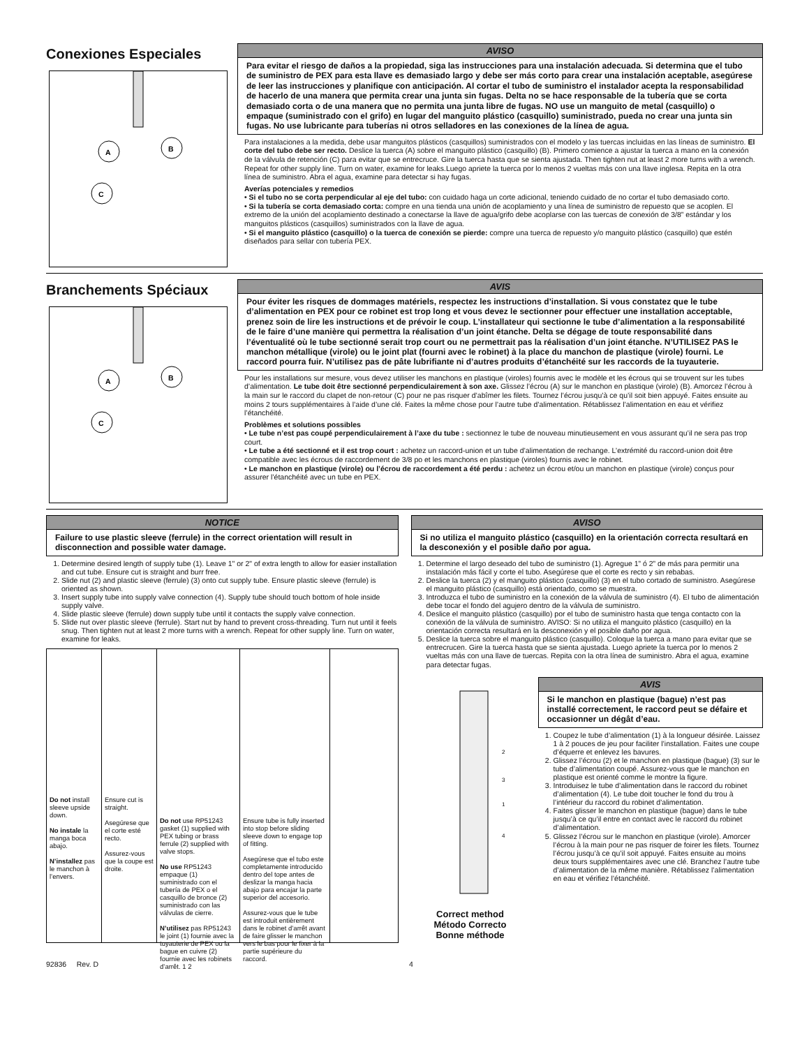Conexiones Especiales
A
B
C
AVISO
Para evitar el riesgo de daños a la propiedad, siga las instrucciones para una instalación adecuada. Si determina que el tubo de suministro de PEX para esta llave es demasiado largo y debe ser más corto para crear una instalación aceptable, asegúrese de leer las instrucciones y planifique con anticipación. Al cortar el tubo de suministro el instalador acepta la responsabilidad de hacerlo de una manera que permita crear una junta sin fugas. Delta no se hace responsable de la tubería que se corta demasiado corta o de una manera que no permita una junta libre de fugas. NO use un manguito de metal (casquillo) o empaque (suministrado con el grifo) en lugar del manguito plástico (casquillo) suministrado, pueda no crear una junta sin fugas. No use lubricante para tuberías ni otros selladores en las conexiones de la línea de agua.
Para instalaciones a la medida, debe usar manguitos plásticos (casquillos) suministrados con el modelo y las tuercas incluidas en las líneas de suministro. El corte del tubo debe ser recto. Deslice la tuerca (A) sobre el manguito plástico (casquillo) (B). Primero comience a ajustar la tuerca a mano en la conexión de la válvula de retención (C) para evitar que se entrecruce. Gire la tuerca hasta que se sienta ajustada. Then tighten nut at least 2 more turns with a wrench. Repeat for other supply line. Turn on water, examine for leaks.Luego apriete la tuerca por lo menos 2 vueltas más con una llave inglesa. Repita en la otra línea de suministro. Abra el agua, examine para detectar si hay fugas.
Averías potenciales y remedios
• Si el tubo no se corta perpendicular al eje del tubo: con cuidado haga un corte adicional, teniendo cuidado de no cortar el tubo demasiado corto.
• Si la tubería se corta demasiado corta: compre en una tienda una unión de acoplamiento y una línea de suministro de repuesto que se acoplen. El extremo de la unión del acoplamiento destinado a conectarse la llave de agua/grifo debe acoplarse con las tuercas de conexión de 3/8” estándar y los manguitos plásticos (casquillos) suministrados con la llave de agua.
• Si el manguito plástico (casquillo) o la tuerca de conexión se pierde: compre una tuerca de repuesto y/o manguito plástico (casquillo) que estén diseñados para sellar con tubería PEX.
Branchements Spéciaux
A
B
C
AVIS
Pour éviter les risques de dommages matériels, respectez les instructions d’installation. Si vous constatez que le tube d’alimentation en PEX pour ce robinet est trop long et vous devez le sectionner pour effectuer une installation acceptable, prenez soin de lire les instructions et de prévoir le coup. L’installateur qui sectionne le tube d’alimentation a la responsabilité de le faire d’une manière qui permettra la réalisation d’un joint étanche. Delta se dégage de toute responsabilité dans l’éventualité où le tube sectionné serait trop court ou ne permettrait pas la réalisation d’un joint étanche. N’UTILISEZ PAS le manchon métallique (virole) ou le joint plat (fourni avec le robinet) à la place du manchon de plastique (virole) fourni. Le raccord pourra fuir. N’utilisez pas de pâte lubrifiante ni d’autres produits d’étanchéité sur les raccords de la tuyauterie.
Pour les installations sur mesure, vous devez utiliser les manchons en plastique (viroles) fournis avec le modèle et les écrous qui se trouvent sur les tubes d’alimentation. Le tube doit être sectionné perpendiculairement à son axe. Glissez l’écrou (A) sur le manchon en plastique (virole) (B). Amorcez l’écrou à la main sur le raccord du clapet de non-retour (C) pour ne pas risquer d’abîmer les filets. Tournez l’écrou jusqu’à ce qu’il soit bien appuyé. Faites ensuite au moins 2 tours supplémentaires à l’aide d’une clé. Faites la même chose pour l’autre tube d’alimentation. Rétablissez l’alimentation en eau et vérifiez l’étanchéité.
Problèmes et solutions possibles
• Le tube n’est pas coupé perpendiculairement à l’axe du tube : sectionnez le tube de nouveau minutieusement en vous assurant qu’il ne sera pas trop court.
• Le tube a été sectionné et il est trop court : achetez un raccord-union et un tube d’alimentation de rechange. L’extrémité du raccord-union doit être compatible avec les écrous de raccordement de 3/8 po et les manchons en plastique (viroles) fournis avec le robinet.
• Le manchon en plastique (virole) ou l’écrou de raccordement a été perdu : achetez un écrou et/ou un manchon en plastique (virole) conçus pour assurer l’étanchéité avec un tube en PEX.
NOTICE
Failure to use plastic sleeve (ferrule) in the correct orientation will result in disconnection and possible water damage.
1. Determine desired length of supply tube (1). Leave 1" or 2" of extra length to allow for easier installation and cut tube. Ensure cut is straight and burr free.
2. Slide nut (2) and plastic sleeve (ferrule) (3) onto cut supply tube. Ensure plastic sleeve (ferrule) is oriented as shown.
3. Insert supply tube into supply valve connection (4). Supply tube should touch bottom of hole inside supply valve.
4. Slide plastic sleeve (ferrule) down supply tube until it contacts the supply valve connection.
5. Slide nut over plastic sleeve (ferrule). Start nut by hand to prevent cross-threading. Turn nut until it feels snug. Then tighten nut at least 2 more turns with a wrench. Repeat for other supply line. Turn on water, examine for leaks.
Do not install sleeve upside down.
No instale la manga boca abajo.
N’installez pas le manchon à l’envers.
Ensure cut is straight.
Asegúrese que el corte esté recto.
Assurez-vous que la coupe est droite.
Do not use RP51243 gasket (1) supplied with PEX tubing or brass ferrule (2) supplied with valve stops.
No use RP51243 empaque (1) suministrado con el tubería de PEX o el casquillo de bronce (2) suministrado con las válvulas de cierre.
N’utilisez pas RP51243 le joint (1) fournie avec la tuyauterie de PEX ou la bague en cuivre (2) fournie avec les robinets d’arrêt. 1 2
Ensure tube is fully inserted into stop before sliding sleeve down to engage top of fitting.
Asegúrese que el tubo este completamente introducido dentro del tope antes de deslizar la manga hacia abajo para encajar la parte superior del accesorio.
Assurez-vous que le tube est introduit entièrement dans le robinet d’arrêt avant de faire glisser le manchon vers le bas pour le fixer à la partie supérieure du raccord.
AVISO
Si no utiliza el manguito plástico (casquillo) en la orientación correcta resultará en la desconexión y el posible daño por agua.
1. Determine el largo deseado del tubo de suministro (1). Agregue 1” ó 2” de más para permitir una instalación más fácil y corte el tubo. Asegúrese que el corte es recto y sin rebabas.
2. Deslice la tuerca (2) y el manguito plástico (casquillo) (3) en el tubo cortado de suministro. Asegúrese el manguito plástico (casquillo) está orientado, como se muestra.
3. Introduzca el tubo de suministro en la conexión de la válvula de suministro (4). El tubo de alimentación debe tocar el fondo del agujero dentro de la válvula de suministro.
4. Deslice el manguito plástico (casquillo) por el tubo de suministro hasta que tenga contacto con la conexión de la válvula de suministro. AVISO: Si no utiliza el manguito plástico (casquillo) en la orientación correcta resultará en la desconexión y el posible daño por agua.
5. Deslice la tuerca sobre el manguito plástico (casquillo). Coloque la tuerca a mano para evitar que se entrecrucen. Gire la tuerca hasta que se sienta ajustada. Luego apriete la tuerca por lo menos 2 vueltas más con una llave de tuercas. Repita con la otra línea de suministro. Abra el agua, examine para detectar fugas.
2
3
1
4
Correct method
Método Correcto
Bonne méthode
AVIS
Si le manchon en plastique (bague) n’est pas installé correctement, le raccord peut se défaire et occasionner un dégât d’eau.
1. Coupez le tube d’alimentation (1) à la longueur désirée. Laissez 1 à 2 pouces de jeu pour faciliter l’installation. Faites une coupe d’équerre et enlevez les bavures.
2. Glissez l’écrou (2) et le manchon en plastique (bague) (3) sur le tube d’alimentation coupé. Assurez-vous que le manchon en plastique est orienté comme le montre la figure.
3. Introduisez le tube d’alimentation dans le raccord du robinet d’alimentation (4). Le tube doit toucher le fond du trou à l’intérieur du raccord du robinet d’alimentation.
4. Faites glisser le manchon en plastique (bague) dans le tube jusqu’à ce qu’il entre en contact avec le raccord du robinet d’alimentation.
5. Glissez l’écrou sur le manchon en plastique (virole). Amorcer l’écrou à la main pour ne pas risquer de foirer les filets. Tournez l’écrou jusqu’à ce qu’il soit appuyé. Faites ensuite au moins deux tours supplémentaires avec une clé. Branchez l’autre tube d’alimentation de la même manière. Rétablissez l’alimentation en eau et vérifiez l’étanchéité.
92836 Rev. D 4